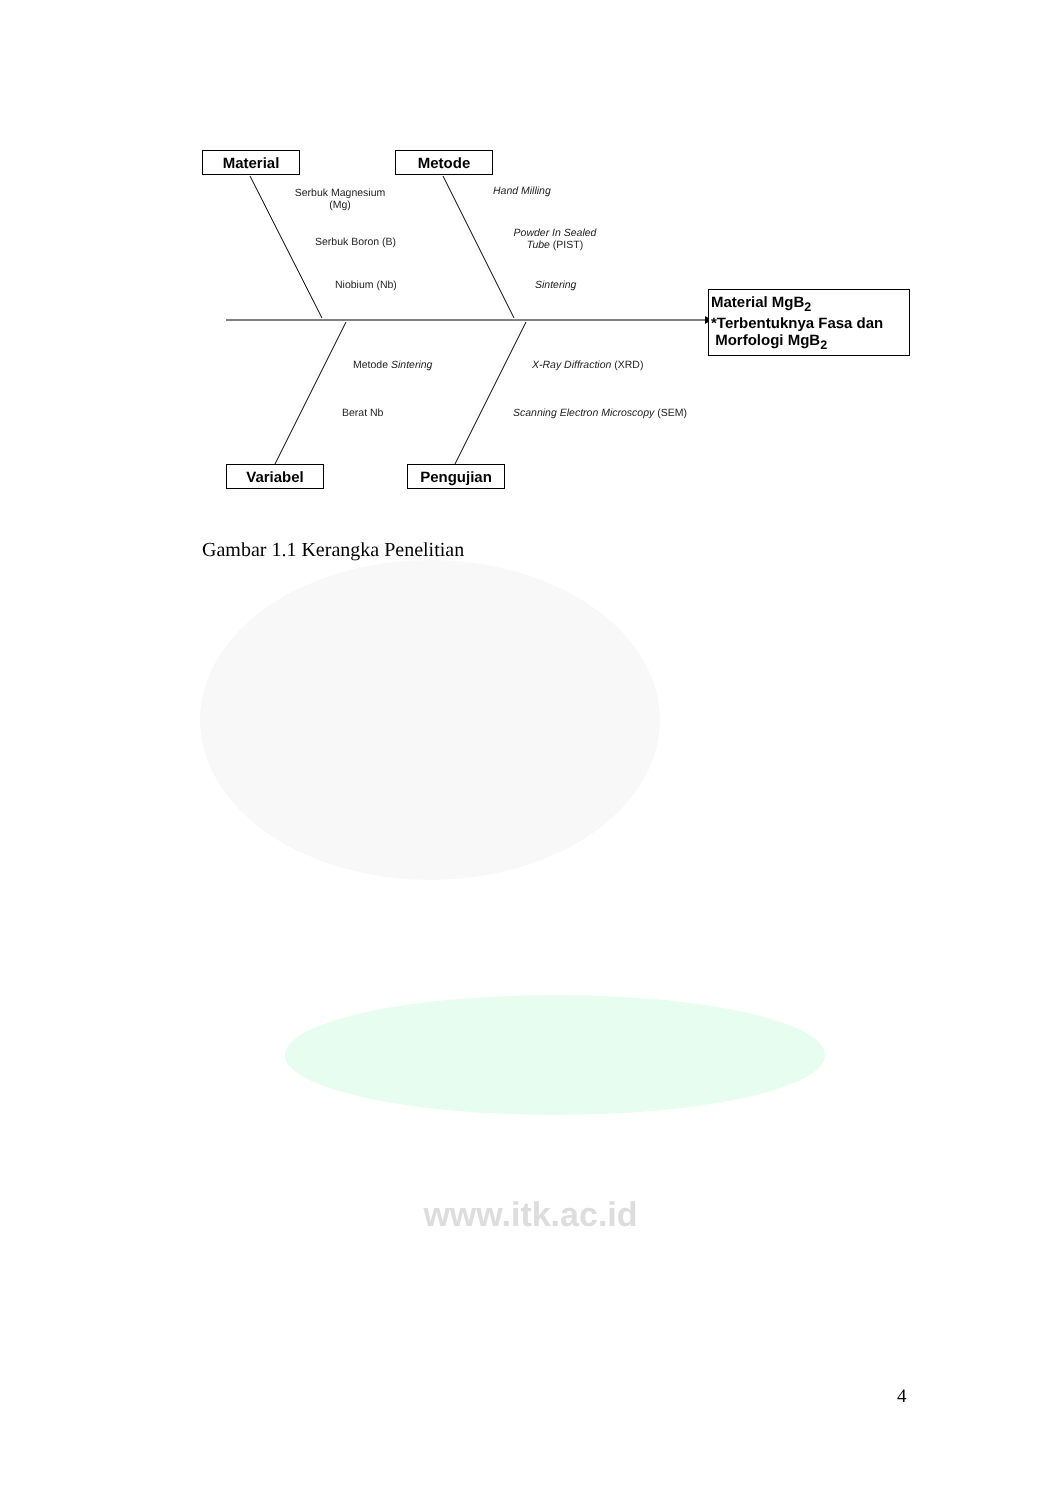Material Metode
Variabel Pengujian
Material MgB<sub>2</sub>
*Terbentuknya Fasa dan
Morfologi MgB<sub>2</sub>
Serbuk Magnesium (Mg)
Serbuk Boron (B)
Niobium (Nb)
Hand Milling
Powder In Sealed Tube (PIST)
Sintering
Metode Sintering
Berat Nb
X-Ray Diffraction (XRD)
Scanning Electron Microscopy (SEM)
Gambar 1.1 Kerangka Penelitian
www.itk.ac.id
4